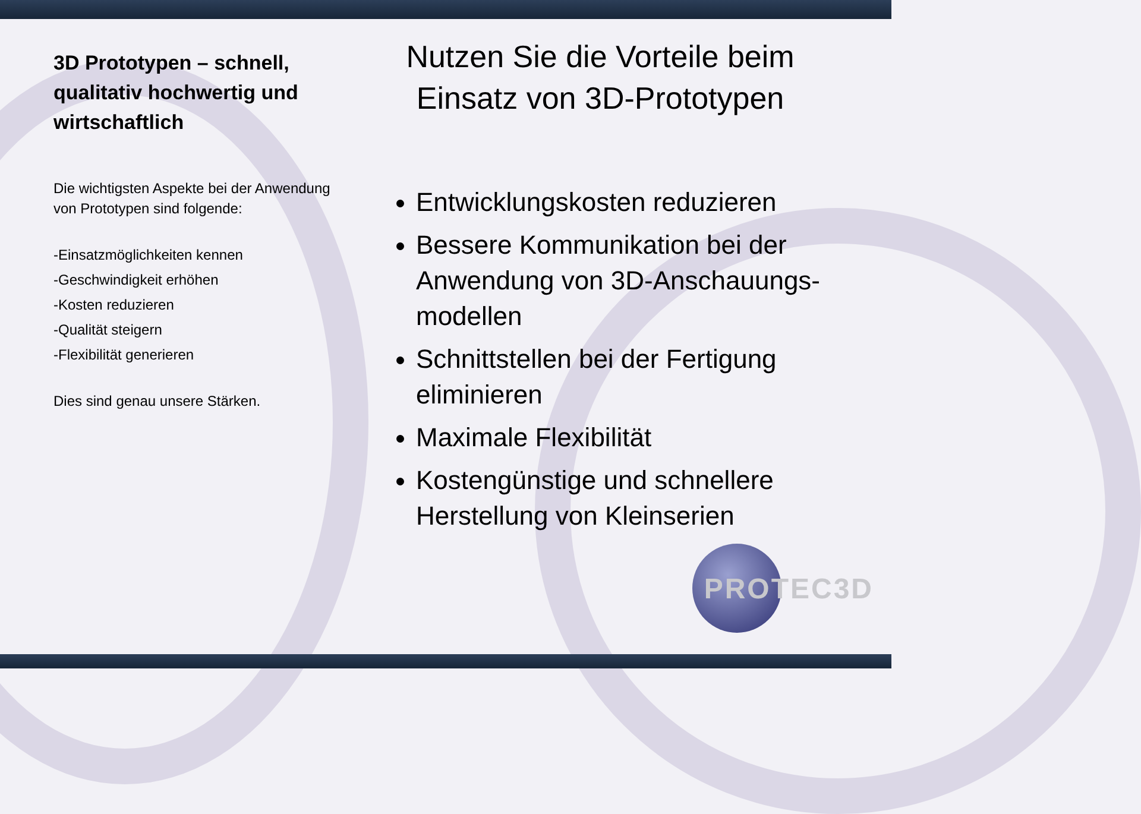3D Prototypen – schnell, qualitativ hochwertig und wirtschaftlich
Die wichtigsten Aspekte bei der Anwendung von Prototypen sind folgende:
-Einsatzmöglichkeiten kennen
-Geschwindigkeit erhöhen
-Kosten reduzieren
-Qualität steigern
-Flexibilität generieren
Dies sind genau unsere Stärken.
Nutzen Sie die Vorteile beim Einsatz von 3D-Prototypen
Entwicklungskosten reduzieren
Bessere Kommunikation bei der Anwendung von 3D-Anschauungs-modellen
Schnittstellen bei der Fertigung eliminieren
Maximale Flexibilität
Kostengünstige und schnellere Herstellung von Kleinserien
PROTEC3D